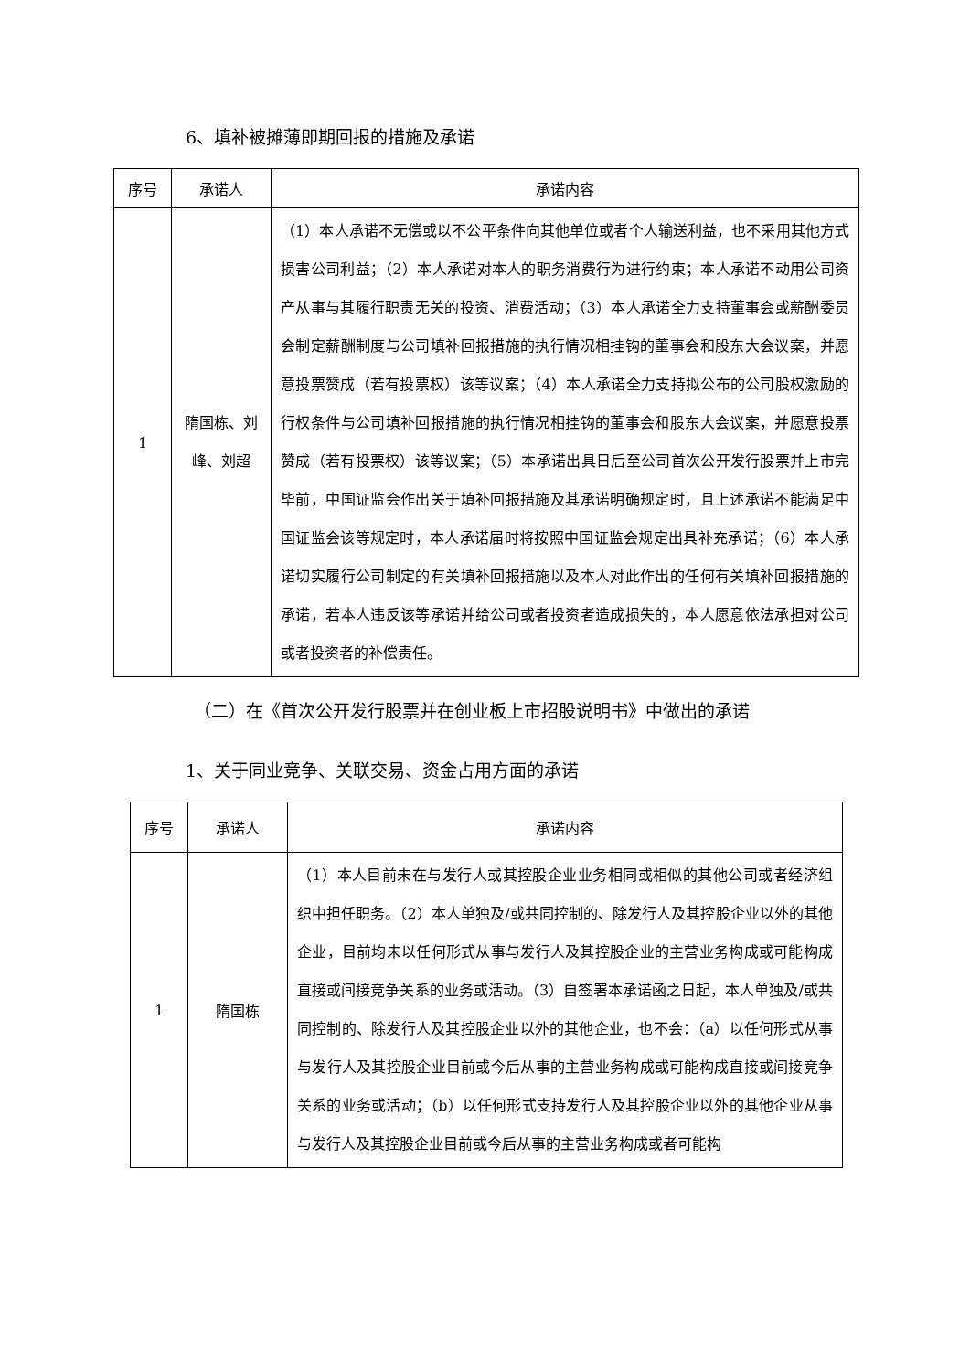6、填补被摊薄即期回报的措施及承诺
| 序号 | 承诺人 | 承诺内容 |
| --- | --- | --- |
| 1 | 隋国栋、刘峰、刘超 | （1）本人承诺不无偿或以不公平条件向其他单位或者个人输送利益，也不采用其他方式损害公司利益；（2）本人承诺对本人的职务消费行为进行约束；本人承诺不动用公司资产从事与其履行职责无关的投资、消费活动；（3）本人承诺全力支持董事会或薪酬委员会制定薪酬制度与公司填补回报措施的执行情况相挂钩的董事会和股东大会议案，并愿意投票赞成（若有投票权）该等议案；（4）本人承诺全力支持拟公布的公司股权激励的行权条件与公司填补回报措施的执行情况相挂钩的董事会和股东大会议案，并愿意投票赞成（若有投票权）该等议案；（5）本承诺出具日后至公司首次公开发行股票并上市完毕前，中国证监会作出关于填补回报措施及其承诺明确规定时，且上述承诺不能满足中国证监会该等规定时，本人承诺届时将按照中国证监会规定出具补充承诺；（6）本人承诺切实履行公司制定的有关填补回报措施以及本人对此作出的任何有关填补回报措施的承诺，若本人违反该等承诺并给公司或者投资者造成损失的，本人愿意依法承担对公司或者投资者的补偿责任。 |
（二）在《首次公开发行股票并在创业板上市招股说明书》中做出的承诺
1、关于同业竞争、关联交易、资金占用方面的承诺
| 序号 | 承诺人 | 承诺内容 |
| --- | --- | --- |
| 1 | 隋国栋 | （1）本人目前未在与发行人或其控股企业业务相同或相似的其他公司或者经济组织中担任职务。（2）本人单独及/或共同控制的、除发行人及其控股企业以外的其他企业，目前均未以任何形式从事与发行人及其控股企业的主营业务构成或可能构成直接或间接竞争关系的业务或活动。（3）自签署本承诺函之日起，本人单独及/或共同控制的、除发行人及其控股企业以外的其他企业，也不会：（a）以任何形式从事与发行人及其控股企业目前或今后从事的主营业务构成或可能构成直接或间接竞争关系的业务或活动；（b）以任何形式支持发行人及其控股企业以外的其他企业从事与发行人及其控股企业目前或今后从事的主营业务构成或者可能构 |